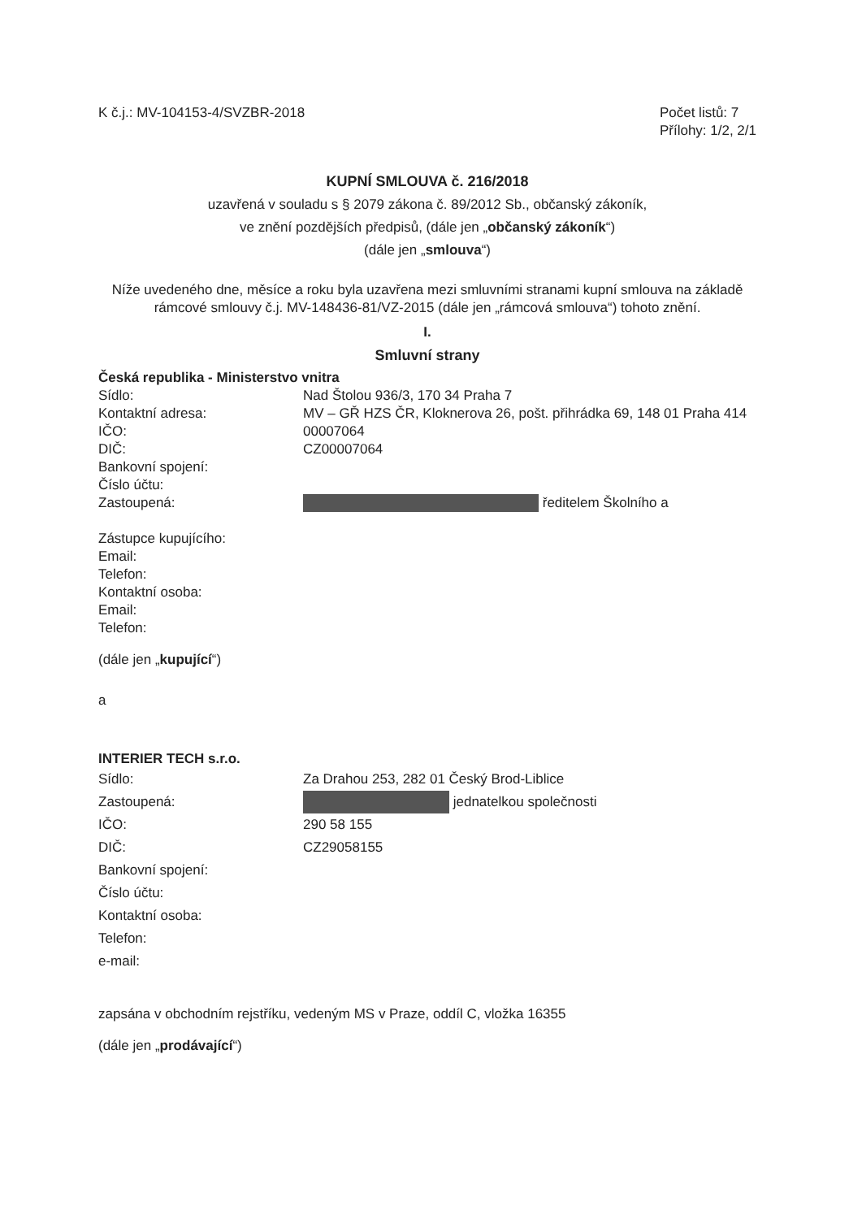K č.j.: MV-104153-4/SVZBR-2018 Počet listů: 7
Přílohy: 1/2, 2/1
KUPNÍ SMLOUVA č. 216/2018
uzavřená v souladu s § 2079 zákona č. 89/2012 Sb., občanský zákoník,
ve znění pozdějších předpisů, (dále jen „občanský zákoník“)
(dále jen „smlouva“)
Níže uvedeného dne, měsíce a roku byla uzavřena mezi smluvními stranami kupní smlouva na základě rámcové smlouvy č.j. MV-148436-81/VZ-2015 (dále jen „rámcová smlouva“) tohoto znění.
I.
Smluvní strany
Česká republika - Ministerstvo vnitra
Sídlo: Nad Štolou 936/3, 170 34 Praha 7
Kontaktní adresa: MV – GŘ HZS ČR, Kloknerova 26, pošt. přihrádka 69, 148 01 Praha 414
IČO: 00007064
DIČ: CZ00007064
Bankovní spojení:
Číslo účtu:
Zastoupená: ředitelem Školního a
Zástupce kupujícího:
Email:
Telefon:
Kontaktní osoba:
Email:
Telefon:
(dále jen „kupující“)
a
INTERIER TECH s.r.o.
Sídlo: Za Drahou 253, 282 01 Český Brod-Liblice
Zastoupená: jednatelkou společnosti
IČO: 290 58 155
DIČ: CZ29058155
Bankovní spojení:
Číslo účtu:
Kontaktní osoba:
Telefon:
e-mail:
zapsána v obchodním rejstříku, vedeným MS v Praze, oddíl C, vložka 16355
(dále jen „prodávající“)